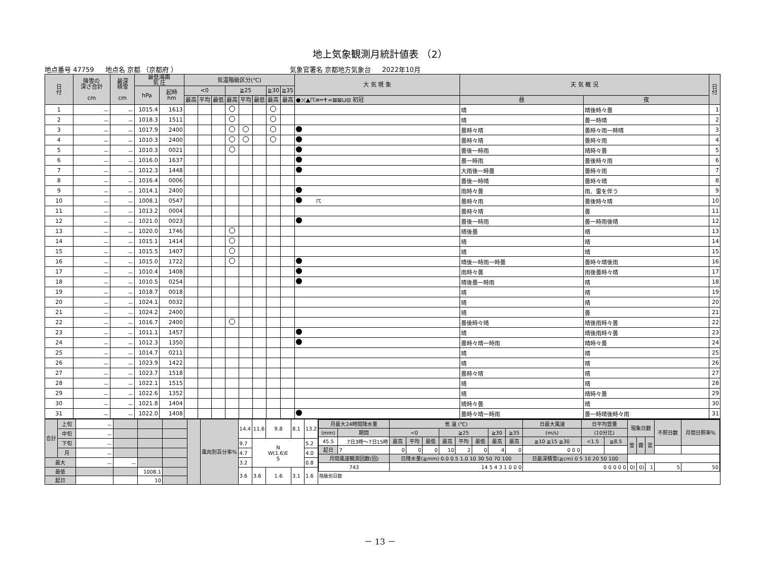地上気象観測月統計値表 （2）
地点番号 47759 地点名 京都 （京都府 ） 気象官署名 京都地方気象台 2022年10月
| 日 付 | 降雪の 深さ合計 cm | 最深 積雪 cm | 最低海面 気 圧 | | 気温階級区分(℃) | | | | | | | | 大 気 現 象 | 天 気 概 況 | | 日 付 |
| --- | --- | --- | --- | --- | --- | --- | --- | --- | --- | --- | --- | --- | --- | --- | --- | --- |
| | | | hPa | 起時 hm | <0 | | | ≧25 | | | ≧30 | ≧35 | | | | |
| | | | | | 最高 | 平均 | 最低 | 最高 | 平均 | 最低 | 最高 | 最高 | ●⤫▲☈≡═✝∞⊠⊠⊔⊟ 初冠 | 昼 | 夜 | |
| 1 | － | － | 1015.4 | 1613 | | | | | | | | | | 晴 | 晴後時々曇 | 1 |
| 2 | － | － | 1018.3 | 1511 | | | | | | | | | | 晴 | 曇一時晴 | 2 |
| 3 | － | － | 1017.9 | 2400 | | | | | | | | | | 曇時々晴 | 曇時々雨一時晴 | 3 |
| 4 | － | － | 1010.3 | 2400 | | | | | | | | | | 曇時々晴 | 曇時々雨 | 4 |
| 5 | － | － | 1010.3 | 0021 | | | | | | | | | | 曇後一時雨 | 晴時々曇 | 5 |
| 6 | － | － | 1016.0 | 1637 | | | | | | | | | | 曇一時雨 | 曇後時々雨 | 6 |
| 7 | － | － | 1012.3 | 1448 | | | | | | | | | | 大雨後一時曇 | 曇時々雨 | 7 |
| 8 | － | － | 1016.4 | 0006 | | | | | | | | | | 曇後一時晴 | 曇時々晴 | 8 |
| 9 | － | － | 1014.1 | 2400 | | | | | | | | | | 雨時々曇 | 雨、雷を伴う | 9 |
| 10 | － | － | 1008.1 | 0547 | | | | | | | | | ☈ | 曇時々雨 | 曇後時々晴 | 10 |
| 11 | － | － | 1013.2 | 0004 | | | | | | | | | | 曇時々晴 | 曇 | 11 |
| 12 | － | － | 1021.0 | 0023 | | | | | | | | | | 曇後一時雨 | 曇一時雨後晴 | 12 |
| 13 | － | － | 1020.0 | 1746 | | | | | | | | | | 晴後曇 | 晴 | 13 |
| 14 | － | － | 1015.1 | 1414 | | | | | | | | | | 晴 | 晴 | 14 |
| 15 | － | － | 1015.5 | 1407 | | | | | | | | | | 晴 | 晴 | 15 |
| 16 | － | － | 1015.0 | 1722 | | | | | | | | | | 晴後一時雨一時曇 | 曇時々晴後雨 | 16 |
| 17 | － | － | 1010.4 | 1408 | | | | | | | | | | 雨時々曇 | 雨後曇時々晴 | 17 |
| 18 | － | － | 1010.5 | 0254 | | | | | | | | | | 晴後曇一時雨 | 晴 | 18 |
| 19 | － | － | 1018.7 | 0018 | | | | | | | | | | 晴 | 晴 | 19 |
| 20 | － | － | 1024.1 | 0032 | | | | | | | | | | 晴 | 晴 | 20 |
| 21 | － | － | 1024.2 | 2400 | | | | | | | | | | 晴 | 曇 | 21 |
| 22 | － | － | 1016.7 | 2400 | | | | | | | | | | 曇後時々晴 | 晴後雨時々曇 | 22 |
| 23 | － | － | 1011.1 | 1457 | | | | | | | | | | 晴 | 晴後雨時々曇 | 23 |
| 24 | － | － | 1012.3 | 1350 | | | | | | | | | | 曇時々晴一時雨 | 晴時々曇 | 24 |
| 25 | － | － | 1014.7 | 0211 | | | | | | | | | | 晴 | 晴 | 25 |
| 26 | － | － | 1023.9 | 1422 | | | | | | | | | | 晴 | 晴 | 26 |
| 27 | － | － | 1023.7 | 1518 | | | | | | | | | | 曇時々晴 | 晴 | 27 |
| 28 | － | － | 1022.1 | 1515 | | | | | | | | | | 晴 | 晴 | 28 |
| 29 | － | － | 1022.6 | 1352 | | | | | | | | | | 晴 | 晴時々曇 | 29 |
| 30 | － | － | 1021.8 | 1404 | | | | | | | | | | 晴時々曇 | 晴 | 30 |
| 31 | － | － | 1022.0 | 1408 | | | | | | | | | | 曇時々晴一時雨 | 曇一時晴後時々雨 | 31 |
| 合計 | 上旬 | － | | | | | 風向別百分率% | 14.4 | 11.6 | 9.8 | 8.1 | 13.2 | / 月最大24時間降水量 / / 気 温 (℃) / / / / / / / / 日最大風速 / 日平均雲量 / / 現象日数 / / / 不照日数 / 月間日照率% / / --- / --- / --- / --- / --- / --- / --- / --- / --- / --- / --- / --- / --- / --- / --- / --- / --- / --- / / (mm) / 期間 / <0 / / / ≧25 / / / ≧30 / ≧35 / (m/s) / (10分比) / / / / / / / / 45.5 / 7日3時～7日15時 / 最高 / 平均 / 最低 / 最高 / 平均 / 最低 / 最高 / 最高 / ≧10 ≧15 ≧30 / <1.5 / ≧8.5 / 雪 / 霧 / 雷 / / / / 起日 / 7 / 0 / 0 / 0 / 10 / 2 / 0 / 4 / 0 / 0 0 0 / / / / / / / / / 月間風速観測回数(回) / / 日降水量(≧mm) 0.0 0.5 1.0 10 30 50 70 100 / / / / / / / / 日最深積雪(≧cm) 0 5 10 20 50 100 / / / / / / / / / 743 / / 14 5 4 3 1 0 0 0 / / / / / / / / 0 0 0 0 0 / / / 0) / 0) / 1 / 5 / 50 / 階級別日数 |
| | 中旬 | － | | | | | | | | | | | |
| | 下旬 | － | | | | | | 9.7 | N W(1.6)E S | | | 5.2 | |
| | 月 | － | | | | | | 4.7 | | | | 4.0 | |
| 最大 | | － | － | | | | | 3.2 | | | | 0.8 | |
| 最低 | | | | 1008.1 | | | | 3.6 | 3.6 | 1.6 | 3.1 | 1.6 | |
| 起日 | | | | 10 | | | | | | | | | |
－ 13 －